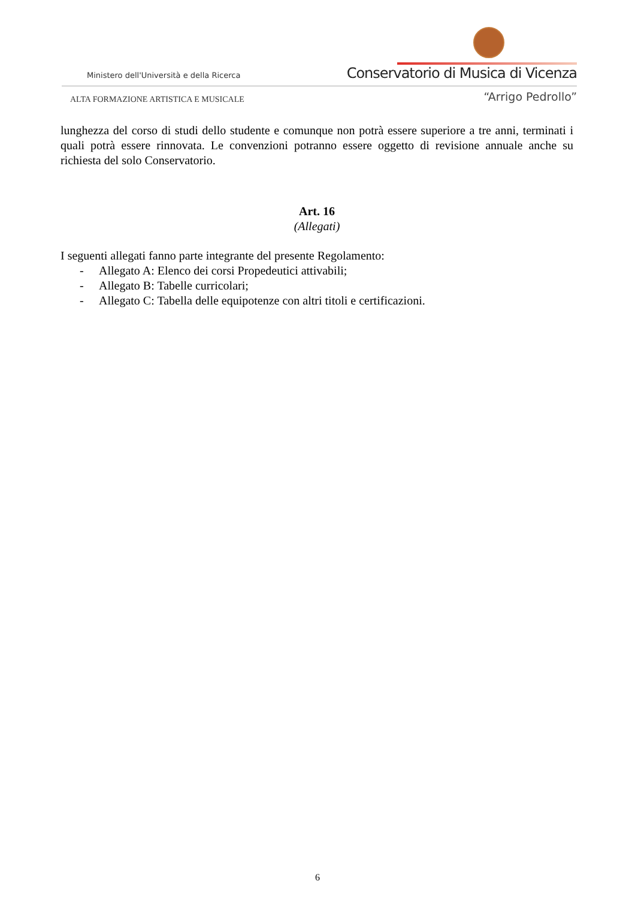Ministero dell'Università e della Ricerca
Conservatorio di Musica di Vicenza
ALTA FORMAZIONE ARTISTICA E MUSICALE
“Arrigo Pedrollo”
lunghezza del corso di studi dello studente e comunque non potrà essere superiore a tre anni, terminati i quali potrà essere rinnovata. Le convenzioni potranno essere oggetto di revisione annuale anche su richiesta del solo Conservatorio.
Art. 16
(Allegati)
I seguenti allegati fanno parte integrante del presente Regolamento:
- Allegato A: Elenco dei corsi Propedeutici attivabili;
- Allegato B: Tabelle curricolari;
- Allegato C: Tabella delle equipotenze con altri titoli e certificazioni.
6